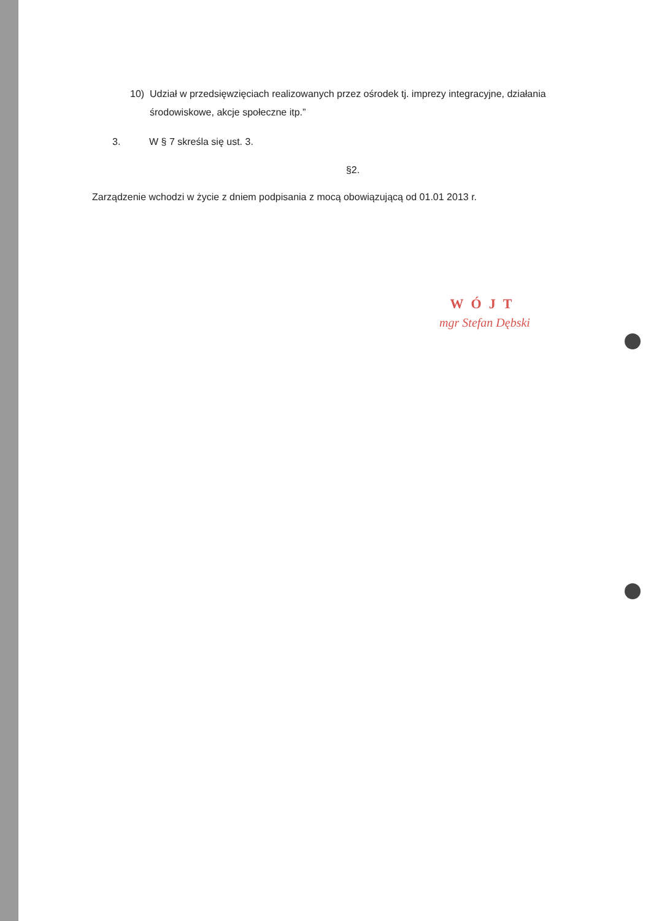10) Udział w przedsięwzięciach realizowanych przez ośrodek tj. imprezy integracyjne, działania środowiskowe, akcje społeczne itp.”
3. W § 7 skreśla się ust. 3.
§2.
Zarządzenie wchodzi w życie z dniem podpisania z mocą obowiązującą od 01.01 2013 r.
WÓJT
mgr Stefan Dębski